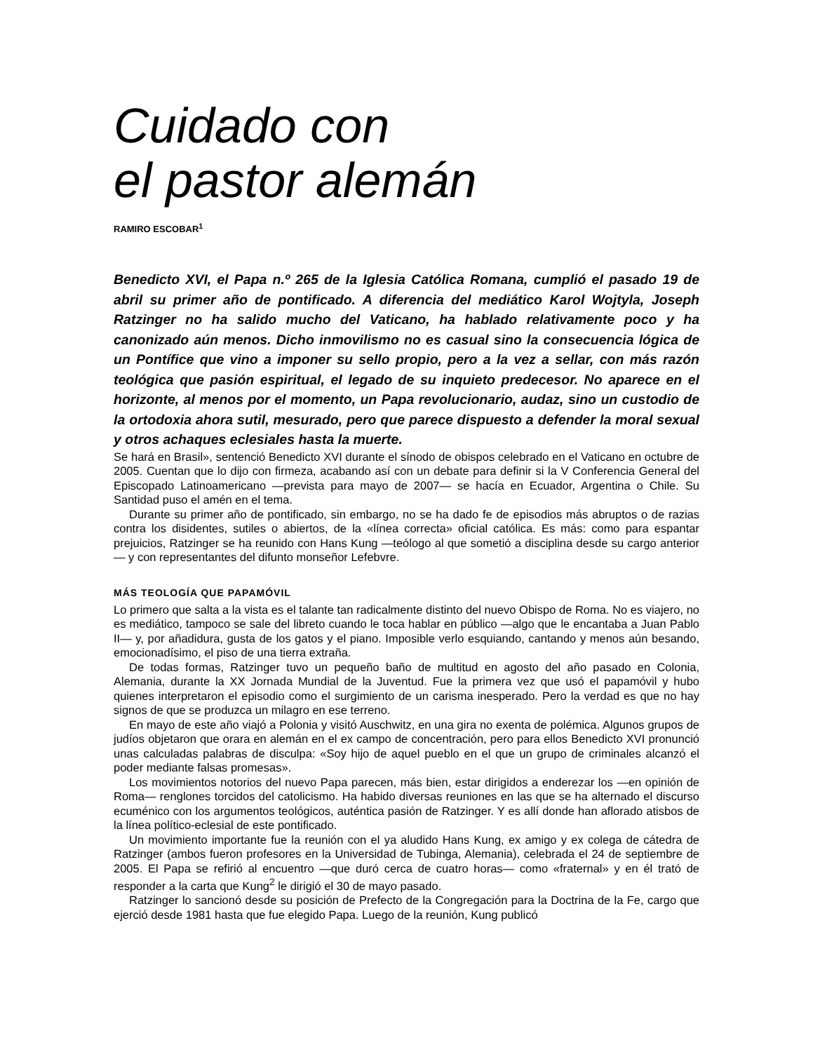Cuidado con
el pastor alemán
RAMIRO ESCOBAR<sup>1</sup>
Benedicto XVI, el Papa n.º 265 de la Iglesia Católica Romana, cumplió el pasado 19 de abril su primer año de pontificado. A diferencia del mediático Karol Wojtyla, Joseph Ratzinger no ha salido mucho del Vaticano, ha hablado relativamente poco y ha canonizado aún menos. Dicho inmovilismo no es casual sino la consecuencia lógica de un Pontífice que vino a imponer su sello propio, pero a la vez a sellar, con más razón teológica que pasión espiritual, el legado de su inquieto predecesor. No aparece en el horizonte, al menos por el momento, un Papa revolucionario, audaz, sino un custodio de la ortodoxia ahora sutil, mesurado, pero que parece dispuesto a defender la moral sexual y otros achaques eclesiales hasta la muerte.
Se hará en Brasil», sentenció Benedicto XVI durante el sínodo de obispos celebrado en el Vaticano en octubre de 2005. Cuentan que lo dijo con firmeza, acabando así con un debate para definir si la V Conferencia General del Episcopado Latinoamericano —prevista para mayo de 2007— se hacía en Ecuador, Argentina o Chile. Su Santidad puso el amén en el tema.
Durante su primer año de pontificado, sin embargo, no se ha dado fe de episodios más abruptos o de razias contra los disidentes, sutiles o abiertos, de la «línea correcta» oficial católica. Es más: como para espantar prejuicios, Ratzinger se ha reunido con Hans Kung —teólogo al que sometió a disciplina desde su cargo anterior— y con representantes del difunto monseñor Lefebvre.
MÁS TEOLOGÍA QUE PAPAMÓVIL
Lo primero que salta a la vista es el talante tan radicalmente distinto del nuevo Obispo de Roma. No es viajero, no es mediático, tampoco se sale del libreto cuando le toca hablar en público —algo que le encantaba a Juan Pablo II— y, por añadidura, gusta de los gatos y el piano. Imposible verlo esquiando, cantando y menos aún besando, emocionadísimo, el piso de una tierra extraña.
De todas formas, Ratzinger tuvo un pequeño baño de multitud en agosto del año pasado en Colonia, Alemania, durante la XX Jornada Mundial de la Juventud. Fue la primera vez que usó el papamóvil y hubo quienes interpretaron el episodio como el surgimiento de un carisma inesperado. Pero la verdad es que no hay signos de que se produzca un milagro en ese terreno.
En mayo de este año viajó a Polonia y visitó Auschwitz, en una gira no exenta de polémica. Algunos grupos de judíos objetaron que orara en alemán en el ex campo de concentración, pero para ellos Benedicto XVI pronunció unas calculadas palabras de disculpa: «Soy hijo de aquel pueblo en el que un grupo de criminales alcanzó el poder mediante falsas promesas».
Los movimientos notorios del nuevo Papa parecen, más bien, estar dirigidos a enderezar los —en opinión de Roma— renglones torcidos del catolicismo. Ha habido diversas reuniones en las que se ha alternado el discurso ecuménico con los argumentos teológicos, auténtica pasión de Ratzinger. Y es allí donde han aflorado atisbos de la línea político-eclesial de este pontificado.
Un movimiento importante fue la reunión con el ya aludido Hans Kung, ex amigo y ex colega de cátedra de Ratzinger (ambos fueron profesores en la Universidad de Tubinga, Alemania), celebrada el 24 de septiembre de 2005. El Papa se refirió al encuentro —que duró cerca de cuatro horas— como «fraternal» y en él trató de responder a la carta que Kung<sup>2</sup> le dirigió el 30 de mayo pasado.
Ratzinger lo sancionó desde su posición de Prefecto de la Congregación para la Doctrina de la Fe, cargo que ejerció desde 1981 hasta que fue elegido Papa. Luego de la reunión, Kung publicó